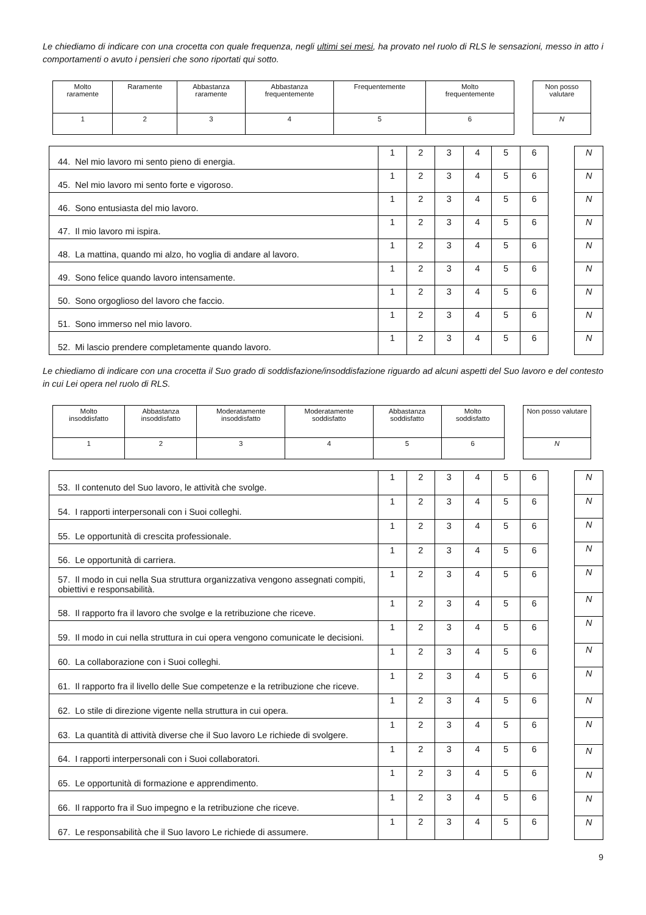Le chiediamo di indicare con una crocetta con quale frequenza, negli ultimi sei mesi, ha provato nel ruolo di RLS le sensazioni, messo in atto i comportamenti o avuto i pensieri che sono riportati qui sotto.
| Molto raramente | Raramente | Abbastanza raramente | Abbastanza frequentemente | Frequentemente | Molto frequentemente |
| 1 | 2 | 3 | 4 | 5 | 6 |
| Non posso valutare |
| N |
| 44. Nel mio lavoro mi sento pieno di energia. | 1 | 2 | 3 | 4 | 5 | 6 |
| 45. Nel mio lavoro mi sento forte e vigoroso. | 1 | 2 | 3 | 4 | 5 | 6 |
| 46. Sono entusiasta del mio lavoro. | 1 | 2 | 3 | 4 | 5 | 6 |
| 47. Il mio lavoro mi ispira. | 1 | 2 | 3 | 4 | 5 | 6 |
| 48. La mattina, quando mi alzo, ho voglia di andare al lavoro. | 1 | 2 | 3 | 4 | 5 | 6 |
| 49. Sono felice quando lavoro intensamente. | 1 | 2 | 3 | 4 | 5 | 6 |
| 50. Sono orgoglioso del lavoro che faccio. | 1 | 2 | 3 | 4 | 5 | 6 |
| 51. Sono immerso nel mio lavoro. | 1 | 2 | 3 | 4 | 5 | 6 |
| 52. Mi lascio prendere completamente quando lavoro. | 1 | 2 | 3 | 4 | 5 | 6 |
| N |
| N |
| N |
| N |
| N |
| N |
| N |
| N |
| N |
Le chiediamo di indicare con una crocetta il Suo grado di soddisfazione/insoddisfazione riguardo ad alcuni aspetti del Suo lavoro e del contesto in cui Lei opera nel ruolo di RLS.
| Molto insoddisfatto | Abbastanza insoddisfatto | Moderatamente insoddisfatto | Moderatamente soddisfatto | Abbastanza soddisfatto | Molto soddisfatto |
| 1 | 2 | 3 | 4 | 5 | 6 |
| Non posso valutare |
| N |
| 53. Il contenuto del Suo lavoro, le attività che svolge. | 1 | 2 | 3 | 4 | 5 | 6 |
| 54. I rapporti interpersonali con i Suoi colleghi. | 1 | 2 | 3 | 4 | 5 | 6 |
| 55. Le opportunità di crescita professionale. | 1 | 2 | 3 | 4 | 5 | 6 |
| 56. Le opportunità di carriera. | 1 | 2 | 3 | 4 | 5 | 6 |
| 57. Il modo in cui nella Sua struttura organizzativa vengono assegnati compiti, obiettivi e responsabilità. | 1 | 2 | 3 | 4 | 5 | 6 |
| 58. Il rapporto fra il lavoro che svolge e la retribuzione che riceve. | 1 | 2 | 3 | 4 | 5 | 6 |
| 59. Il modo in cui nella struttura in cui opera vengono comunicate le decisioni. | 1 | 2 | 3 | 4 | 5 | 6 |
| 60. La collaborazione con i Suoi colleghi. | 1 | 2 | 3 | 4 | 5 | 6 |
| 61. Il rapporto fra il livello delle Sue competenze e la retribuzione che riceve. | 1 | 2 | 3 | 4 | 5 | 6 |
| 62. Lo stile di direzione vigente nella struttura in cui opera. | 1 | 2 | 3 | 4 | 5 | 6 |
| 63. La quantità di attività diverse che il Suo lavoro Le richiede di svolgere. | 1 | 2 | 3 | 4 | 5 | 6 |
| 64. I rapporti interpersonali con i Suoi collaboratori. | 1 | 2 | 3 | 4 | 5 | 6 |
| 65. Le opportunità di formazione e apprendimento. | 1 | 2 | 3 | 4 | 5 | 6 |
| 66. Il rapporto fra il Suo impegno e la retribuzione che riceve. | 1 | 2 | 3 | 4 | 5 | 6 |
| 67. Le responsabilità che il Suo lavoro Le richiede di assumere. | 1 | 2 | 3 | 4 | 5 | 6 |
| N |
| N |
| N |
| N |
| N |
| N |
| N |
| N |
| N |
| N |
| N |
| N |
| N |
| N |
| N |
9